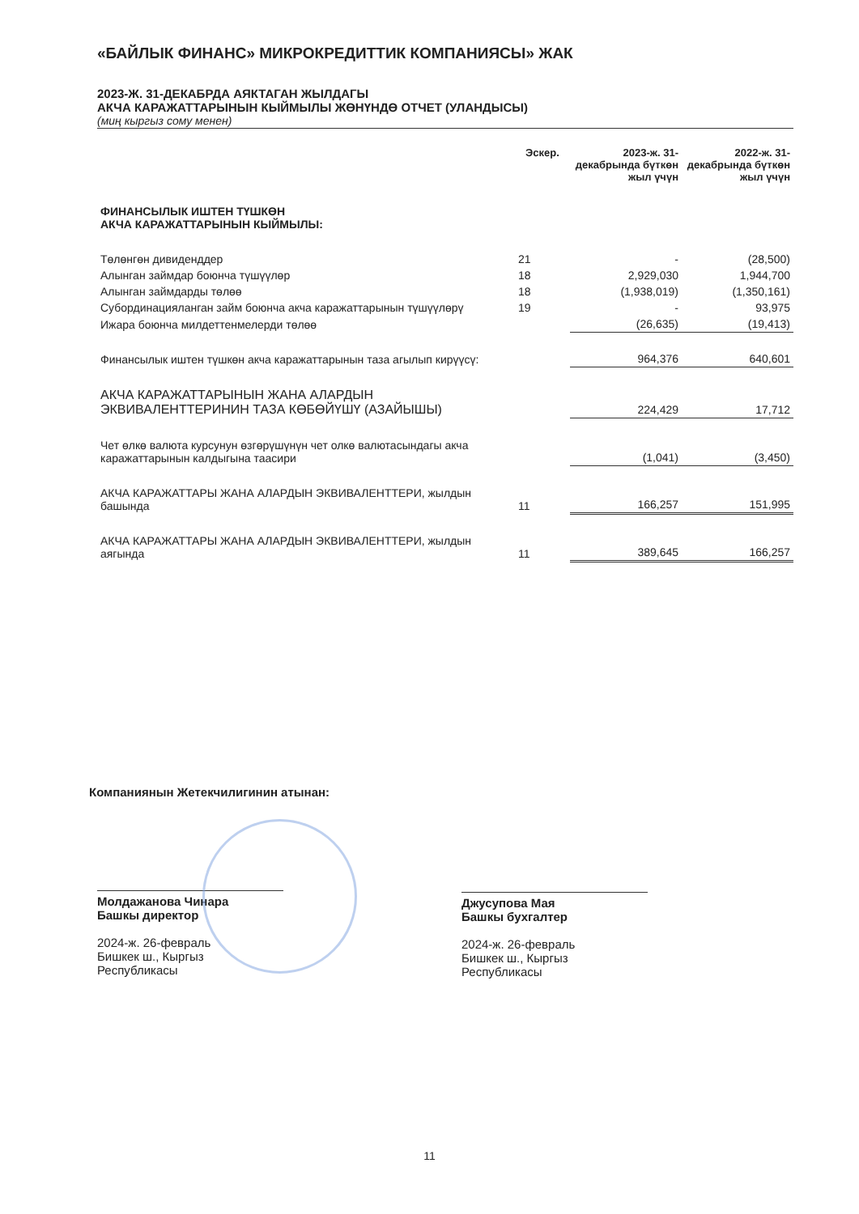«БАЙЛЫК ФИНАНС» МИКРОКРЕДИТТИК КОМПАНИЯСЫ» ЖАК
2023-Ж. 31-ДЕКАБРДА АЯКТАГАН ЖЫЛДАГЫ
АКЧА КАРАЖАТТАРЫНЫН КЫЙМЫЛЫ ЖӨНҮНДӨ ОТЧЕТ (УЛАНДЫСЫ)
(миң кыргыз сому менен)
| | Эскер. | 2023-ж. 31-декабрында бүткөн жыл үчүн | 2022-ж. 31-декабрында бүткөн жыл үчүн |
| --- | --- | --- | --- |
| ФИНАНСЫЛЫК ИШТЕН ТҮШКӨН АКЧА КАРАЖАТТАРЫНЫН КЫЙМЫЛЫ: | | | |
| Төлөнгөн дивиденддер | 21 | - | (28,500) |
| Алынган займдар боюнча түшүүлөр | 18 | 2,929,030 | 1,944,700 |
| Алынган займдарды төлөө | 18 | (1,938,019) | (1,350,161) |
| Субординацияланган займ боюнча акча каражаттарынын түшүүлөрү | 19 | - | 93,975 |
| Ижара боюнча милдеттенмелерди төлөө | | (26,635) | (19,413) |
| Финансылык иштен түшкөн акча каражаттарынын таза агылып кирүүсү: | | 964,376 | 640,601 |
| АКЧА КАРАЖАТТАРЫНЫН ЖАНА АЛАРДЫН ЭКВИВАЛЕНТТЕРИНИН ТАЗА КӨБӨЙҮШҮ (АЗАЙЫШЫ) | | 224,429 | 17,712 |
| Чет өлкө валюта курсунун өзгөрүшүнүн чет олкө валютасындагы акча каражаттарынын калдыгына таасири | | (1,041) | (3,450) |
| АКЧА КАРАЖАТТАРЫ ЖАНА АЛАРДЫН ЭКВИВАЛЕНТТЕРИ, жылдын башында | 11 | 166,257 | 151,995 |
| АКЧА КАРАЖАТТАРЫ ЖАНА АЛАРДЫН ЭКВИВАЛЕНТТЕРИ, жылдын аягында | 11 | 389,645 | 166,257 |
Компаниянын Жетекчилигинин атынан:
Молдажанова Чинара
Башкы директор
2024-ж. 26-февраль
Бишкек ш., Кыргыз Республикасы
Джусупова Мая
Башкы бухгалтер
2024-ж. 26-февраль
Бишкек ш., Кыргыз Республикасы
11